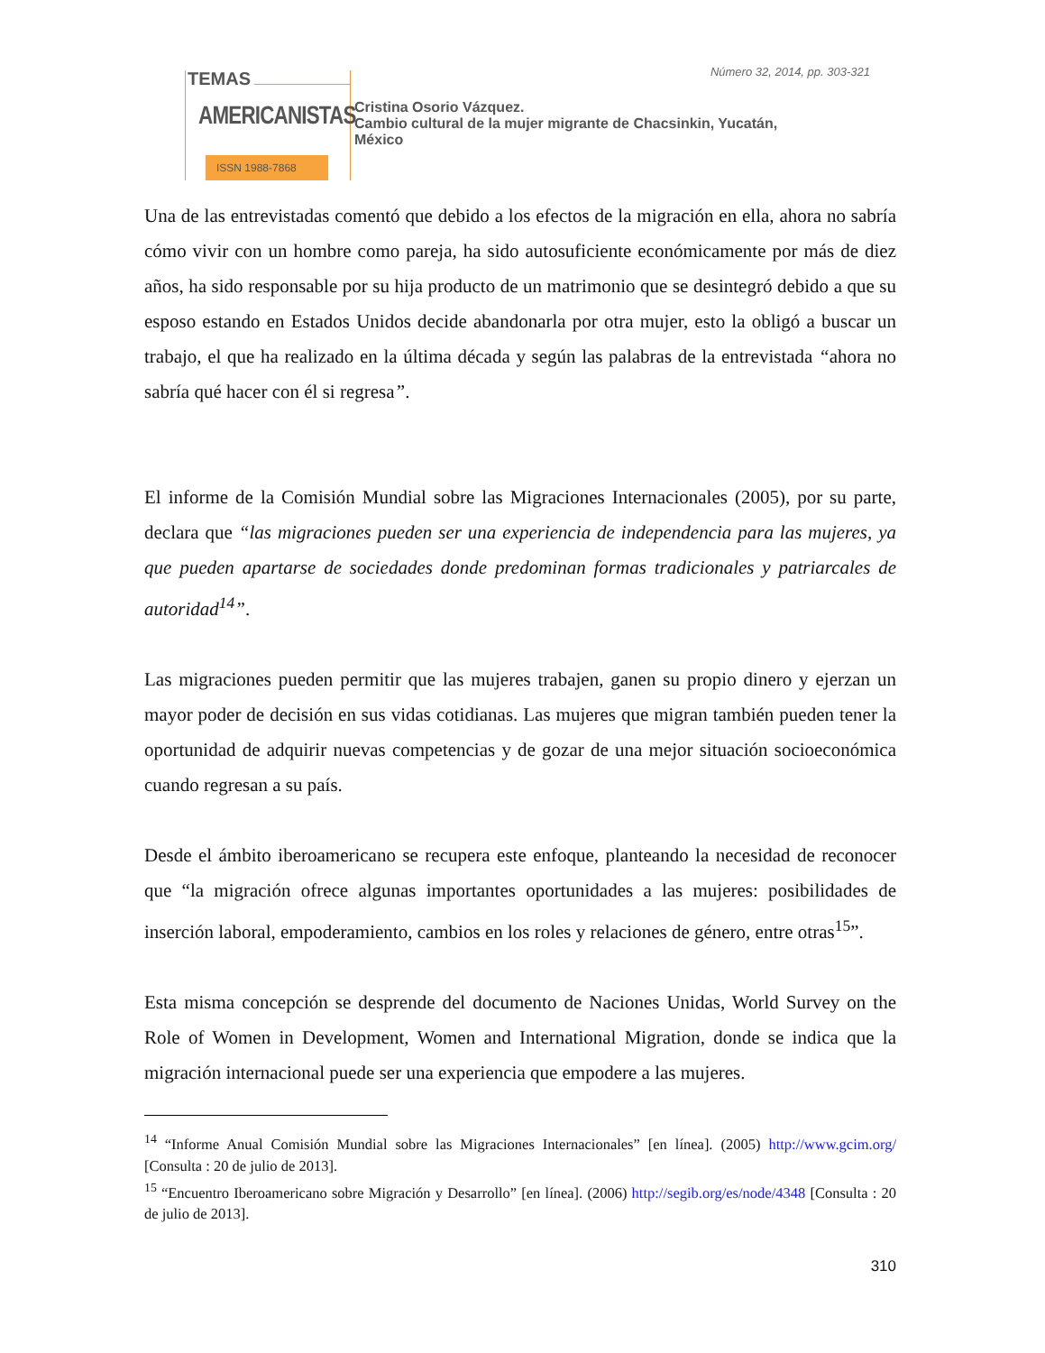Número 32, 2014, pp. 303-321
TEMAS
AMERICANISTAS
ISSN 1988-7868
Cristina Osorio Vázquez.
Cambio cultural de la mujer migrante de Chacsinkin, Yucatán,
México
Una de las entrevistadas comentó que debido a los efectos de la migración en ella, ahora no sabría cómo vivir con un hombre como pareja, ha sido autosuficiente económicamente por más de diez años, ha sido responsable por su hija producto de un matrimonio que se desintegró debido a que su esposo estando en Estados Unidos decide abandonarla por otra mujer, esto la obligó a buscar un trabajo, el que ha realizado en la última década y según las palabras de la entrevistada “ahora no sabría qué hacer con él si regresa”.
El informe de la Comisión Mundial sobre las Migraciones Internacionales (2005), por su parte, declara que “las migraciones pueden ser una experiencia de independencia para las mujeres, ya que pueden apartarse de sociedades donde predominan formas tradicionales y patriarcales de autoridad<sup>14</sup>”.
Las migraciones pueden permitir que las mujeres trabajen, ganen su propio dinero y ejerzan un mayor poder de decisión en sus vidas cotidianas. Las mujeres que migran también pueden tener la oportunidad de adquirir nuevas competencias y de gozar de una mejor situación socioeconómica cuando regresan a su país.
Desde el ámbito iberoamericano se recupera este enfoque, planteando la necesidad de reconocer que “la migración ofrece algunas importantes oportunidades a las mujeres: posibilidades de inserción laboral, empoderamiento, cambios en los roles y relaciones de género, entre otras<sup>15</sup>”.
Esta misma concepción se desprende del documento de Naciones Unidas, World Survey on the Role of Women in Development, Women and International Migration, donde se indica que la migración internacional puede ser una experiencia que empodere a las mujeres.
<sup>14</sup> “Informe Anual Comisión Mundial sobre las Migraciones Internacionales” [en línea]. (2005) http://www.gcim.org/ [Consulta : 20 de julio de 2013].
<sup>15</sup> “Encuentro Iberoamericano sobre Migración y Desarrollo” [en línea]. (2006) http://segib.org/es/node/4348 [Consulta : 20 de julio de 2013].
310